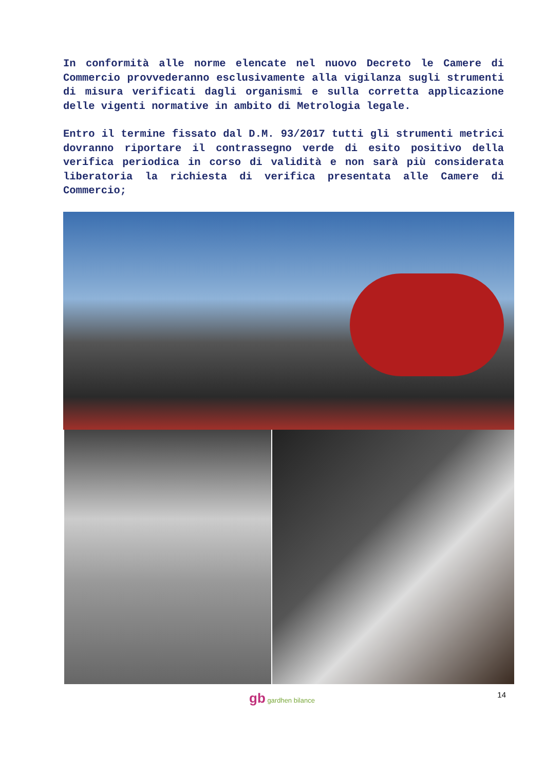In conformità alle norme elencate nel nuovo Decreto le Camere di Commercio provvederanno esclusivamente alla vigilanza sugli strumenti di misura verificati dagli organismi e sulla corretta applicazione delle vigenti normative in ambito di Metrologia legale.
Entro il termine fissato dal D.M. 93/2017 tutti gli strumenti metrici dovranno riportare il contrassegno verde di esito positivo della verifica periodica in corso di validità e non sarà più considerata liberatoria la richiesta di verifica presentata alle Camere di Commercio;
gb gardhen bilance
14